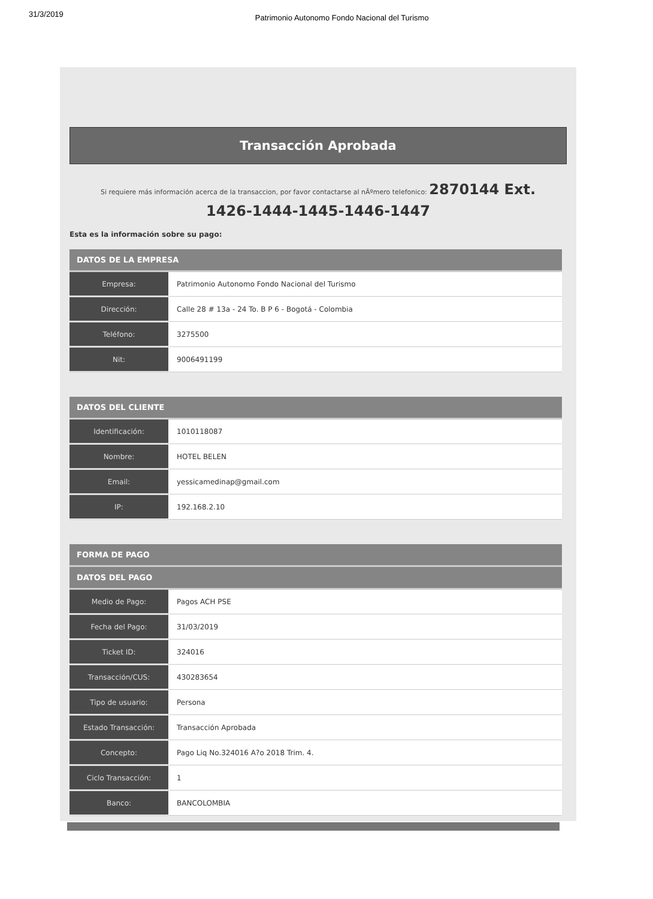31/3/2019 Patrimonio Autonomo Fondo Nacional del Turismo
Transacción Aprobada
Si requiere más información acerca de la transaccion, por favor contactarse al nÃºmero telefonico: 2870144 Ext.
1426-1444-1445-1446-1447
Esta es la información sobre su pago:
| DATOS DE LA EMPRESA | |
| --- | --- |
| Empresa: | Patrimonio Autonomo Fondo Nacional del Turismo |
| Dirección: | Calle 28 # 13a - 24 To. B P 6 - Bogotá - Colombia |
| Teléfono: | 3275500 |
| Nit: | 9006491199 |
| DATOS DEL CLIENTE | |
| --- | --- |
| Identificación: | 1010118087 |
| Nombre: | HOTEL BELEN |
| Email: | yessicamedinap@gmail.com |
| IP: | 192.168.2.10 |
| FORMA DE PAGO | |
| --- | --- |
| DATOS DEL PAGO | |
| Medio de Pago: | Pagos ACH PSE |
| Fecha del Pago: | 31/03/2019 |
| Ticket ID: | 324016 |
| Transacción/CUS: | 430283654 |
| Tipo de usuario: | Persona |
| Estado Transacción: | Transacción Aprobada |
| Concepto: | Pago Liq No.324016 A?o 2018 Trim. 4. |
| Ciclo Transacción: | 1 |
| Banco: | BANCOLOMBIA |